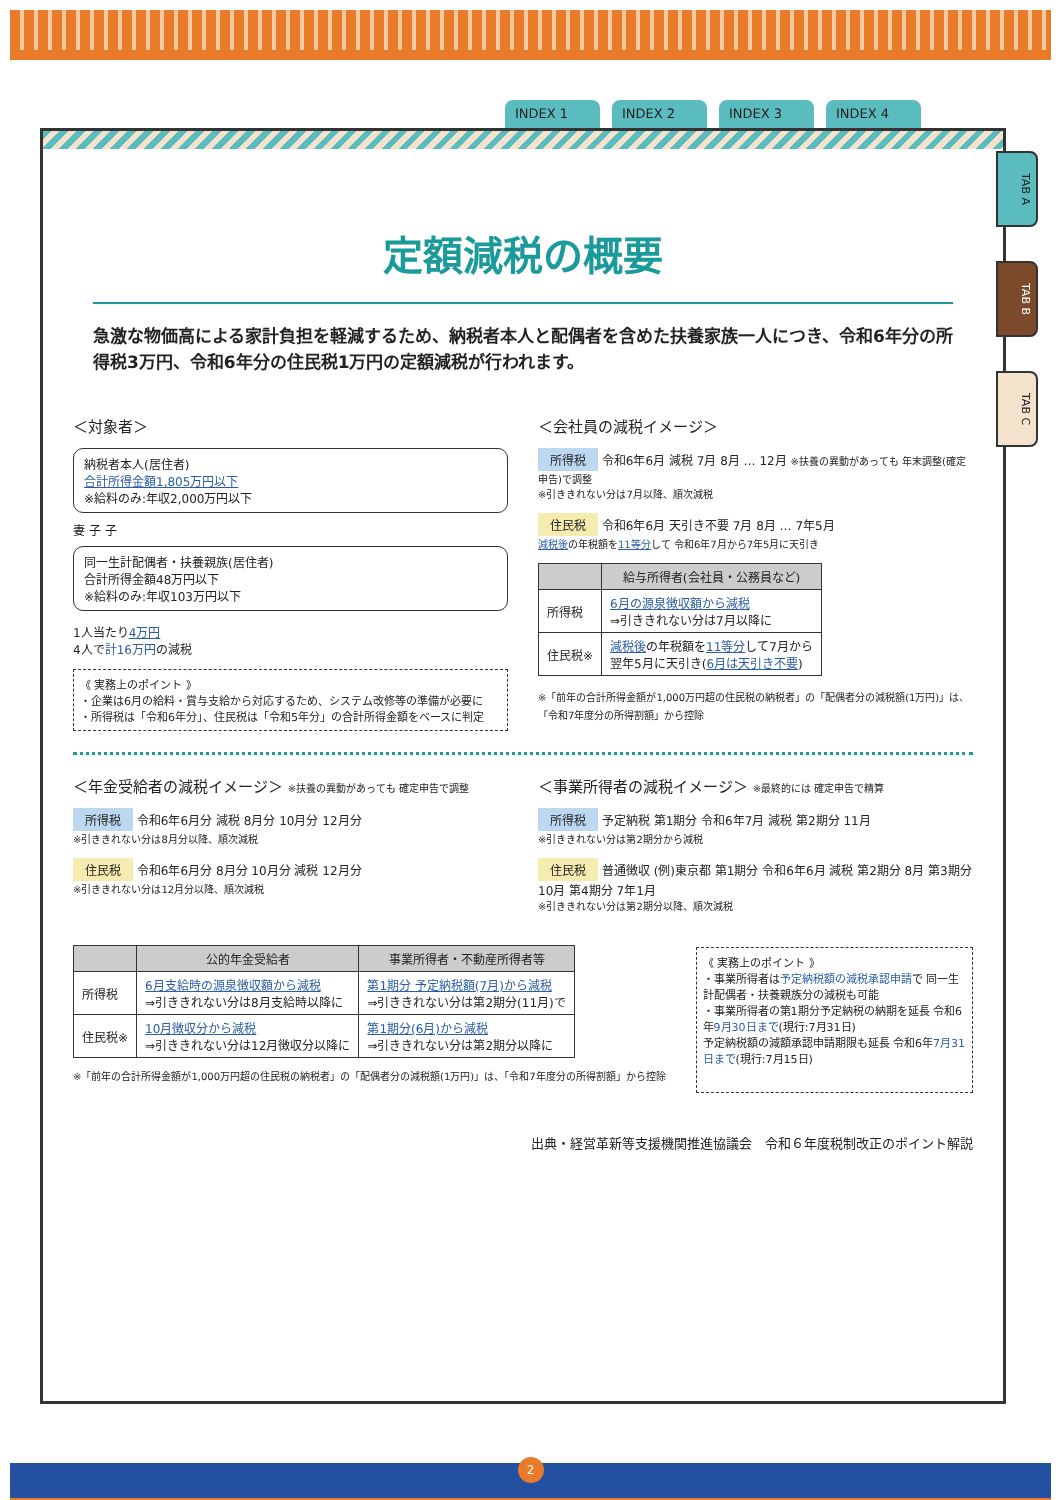INDEX 1 INDEX 2 INDEX 3 INDEX 4
TAB A
TAB B
TAB C
定額減税の概要
急激な物価高による家計負担を軽減するため、納税者本人と配偶者を含めた扶養家族一人につき、令和6年分の所得税3万円、令和6年分の住民税1万円の定額減税が行われます。
＜対象者＞
納税者本人(居住者)
合計所得金額1,805万円以下
※給料のみ:年収2,000万円以下
妻 子 子
同一生計配偶者・扶養親族(居住者)
合計所得金額48万円以下
※給料のみ:年収103万円以下
1人当たり4万円
4人で計16万円の減税
《 実務上のポイント 》
・企業は6月の給料・賞与支給から対応するため、システム改修等の準備が必要に
・所得税は「令和6年分」、住民税は「令和5年分」の合計所得金額をベースに判定
＜会社員の減税イメージ＞
所得税 令和6年6月 減税 7月 8月 … 12月 ※扶養の異動があっても 年末調整(確定申告)で調整
※引ききれない分は7月以降、順次減税
住民税 令和6年6月 天引き不要 7月 8月 … 7年5月
減税後の年税額を11等分して 令和6年7月から7年5月に天引き
| | 給与所得者(会社員・公務員など) |
| --- | --- |
| 所得税 | 6月の源泉徴収額から減税 ⇒引ききれない分は7月以降に |
| 住民税※ | 減税後 の年税額を 11等分 して7月から 翌年5月に天引き( 6月は天引き不要 ) |
※「前年の合計所得金額が1,000万円超の住民税の納税者」の「配偶者分の減税額(1万円)」は、「令和7年度分の所得割額」から控除
＜年金受給者の減税イメージ＞ ※扶養の異動があっても 確定申告で調整
所得税 令和6年6月分 減税 8月分 10月分 12月分
※引ききれない分は8月分以降、順次減税
住民税 令和6年6月分 8月分 10月分 減税 12月分
※引ききれない分は12月分以降、順次減税
＜事業所得者の減税イメージ＞ ※最終的には 確定申告で精算
所得税 予定納税 第1期分 令和6年7月 減税 第2期分 11月
※引ききれない分は第2期分から減税
住民税 普通徴収 (例)東京都 第1期分 令和6年6月 減税 第2期分 8月 第3期分 10月 第4期分 7年1月
※引ききれない分は第2期分以降、順次減税
| | 公的年金受給者 | 事業所得者・不動産所得者等 |
| --- | --- | --- |
| 所得税 | 6月支給時の源泉徴収額から減税 ⇒引ききれない分は8月支給時以降に | 第1期分 予定納税額(7月)から減税 ⇒引ききれない分は第2期分(11月)で |
| 住民税※ | 10月徴収分から減税 ⇒引ききれない分は12月徴収分以降に | 第1期分(6月)から減税 ⇒引ききれない分は第2期分以降に |
※「前年の合計所得金額が1,000万円超の住民税の納税者」の「配偶者分の減税額(1万円)」は、「令和7年度分の所得割額」から控除
《 実務上のポイント 》
・事業所得者は予定納税額の減税承認申請で 同一生計配偶者・扶養親族分の減税も可能
・事業所得者の第1期分予定納税の納期を延長 令和6年9月30日まで(現行:7月31日)
予定納税額の減額承認申請期限も延長 令和6年7月31日まで(現行:7月15日)
出典・経営革新等支援機関推進協議会　令和６年度税制改正のポイント解説
2